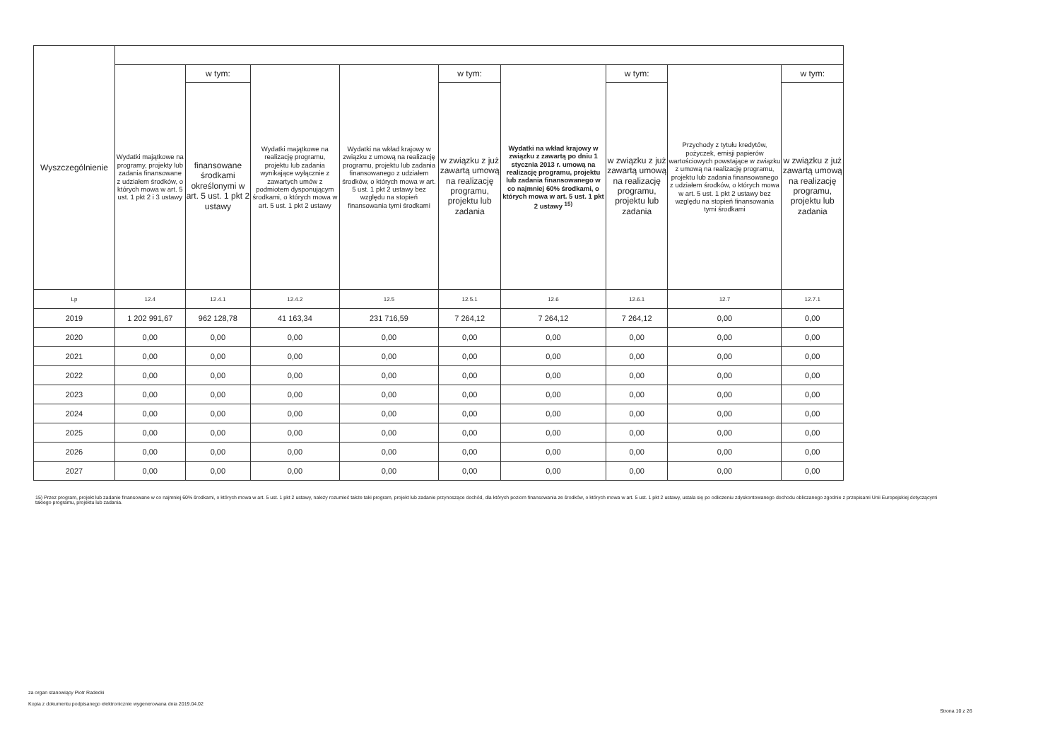| Wyszczególnienie | | | | | | | | | |
| | Wydatki majątkowe na programy, projekty lub zadania finansowane z udziałem środków, o których mowa w art. 5 ust. 1 pkt 2 i 3 ustawy | w tym: | Wydatki majątkowe na realizację programu, projektu lub zadania wynikające wyłącznie z zawartych umów z podmiotem dysponującym środkami, o których mowa w art. 5 ust. 1 pkt 2 ustawy | Wydatki na wkład krajowy w związku z umową na realizację programu, projektu lub zadania finansowanego z udziałem środków, o których mowa w art. 5 ust. 1 pkt 2 ustawy bez względu na stopień finansowania tymi środkami | w tym: | Wydatki na wkład krajowy w związku z zawartą po dniu 1 stycznia 2013 r. umową na realizację programu, projektu lub zadania finansowanego w co najmniej 60% środkami, o których mowa w art. 5 ust. 1 pkt 2 ustawy <sup>15)</sup> | w tym: | Przychody z tytułu kredytów, pożyczek, emisji papierów wartościowych powstające w związku z umową na realizację programu, projektu lub zadania finansowanego z udziałem środków, o których mowa w art. 5 ust. 1 pkt 2 ustawy bez względu na stopień finansowania tymi środkami | w tym: |
| | | finansowane środkami określonymi w art. 5 ust. 1 pkt 2 ustawy | | | w związku z już zawartą umową na realizację programu, projektu lub zadania | | w związku z już zawartą umową na realizację programu, projektu lub zadania | | w związku z już zawartą umową na realizację programu, projektu lub zadania |
| Lp | 12.4 | 12.4.1 | 12.4.2 | 12.5 | 12.5.1 | 12.6 | 12.6.1 | 12.7 | 12.7.1 |
| 2019 | 1 202 991,67 | 962 128,78 | 41 163,34 | 231 716,59 | 7 264,12 | 7 264,12 | 7 264,12 | 0,00 | 0,00 |
| 2020 | 0,00 | 0,00 | 0,00 | 0,00 | 0,00 | 0,00 | 0,00 | 0,00 | 0,00 |
| 2021 | 0,00 | 0,00 | 0,00 | 0,00 | 0,00 | 0,00 | 0,00 | 0,00 | 0,00 |
| 2022 | 0,00 | 0,00 | 0,00 | 0,00 | 0,00 | 0,00 | 0,00 | 0,00 | 0,00 |
| 2023 | 0,00 | 0,00 | 0,00 | 0,00 | 0,00 | 0,00 | 0,00 | 0,00 | 0,00 |
| 2024 | 0,00 | 0,00 | 0,00 | 0,00 | 0,00 | 0,00 | 0,00 | 0,00 | 0,00 |
| 2025 | 0,00 | 0,00 | 0,00 | 0,00 | 0,00 | 0,00 | 0,00 | 0,00 | 0,00 |
| 2026 | 0,00 | 0,00 | 0,00 | 0,00 | 0,00 | 0,00 | 0,00 | 0,00 | 0,00 |
| 2027 | 0,00 | 0,00 | 0,00 | 0,00 | 0,00 | 0,00 | 0,00 | 0,00 | 0,00 |
15) Przez program, projekt lub zadanie finansowane w co najmniej 60% środkami, o których mowa w art. 5 ust. 1 pkt 2 ustawy, należy rozumieć także taki program, projekt lub zadanie przynoszące dochód, dla których poziom finansowania ze środków, o których mowa w art. 5 ust. 1 pkt 2 ustawy, ustala się po odliczeniu zdyskontowanego dochodu obliczanego zgodnie z przepisami Unii Europejskiej dotyczącymi takiego programu, projektu lub zadania.
za organ stanowiący Piotr Radecki
Kopia z dokumentu podpisanego elektronicznie wygenerowana dnia 2019.04.02
Strona 10 z 26